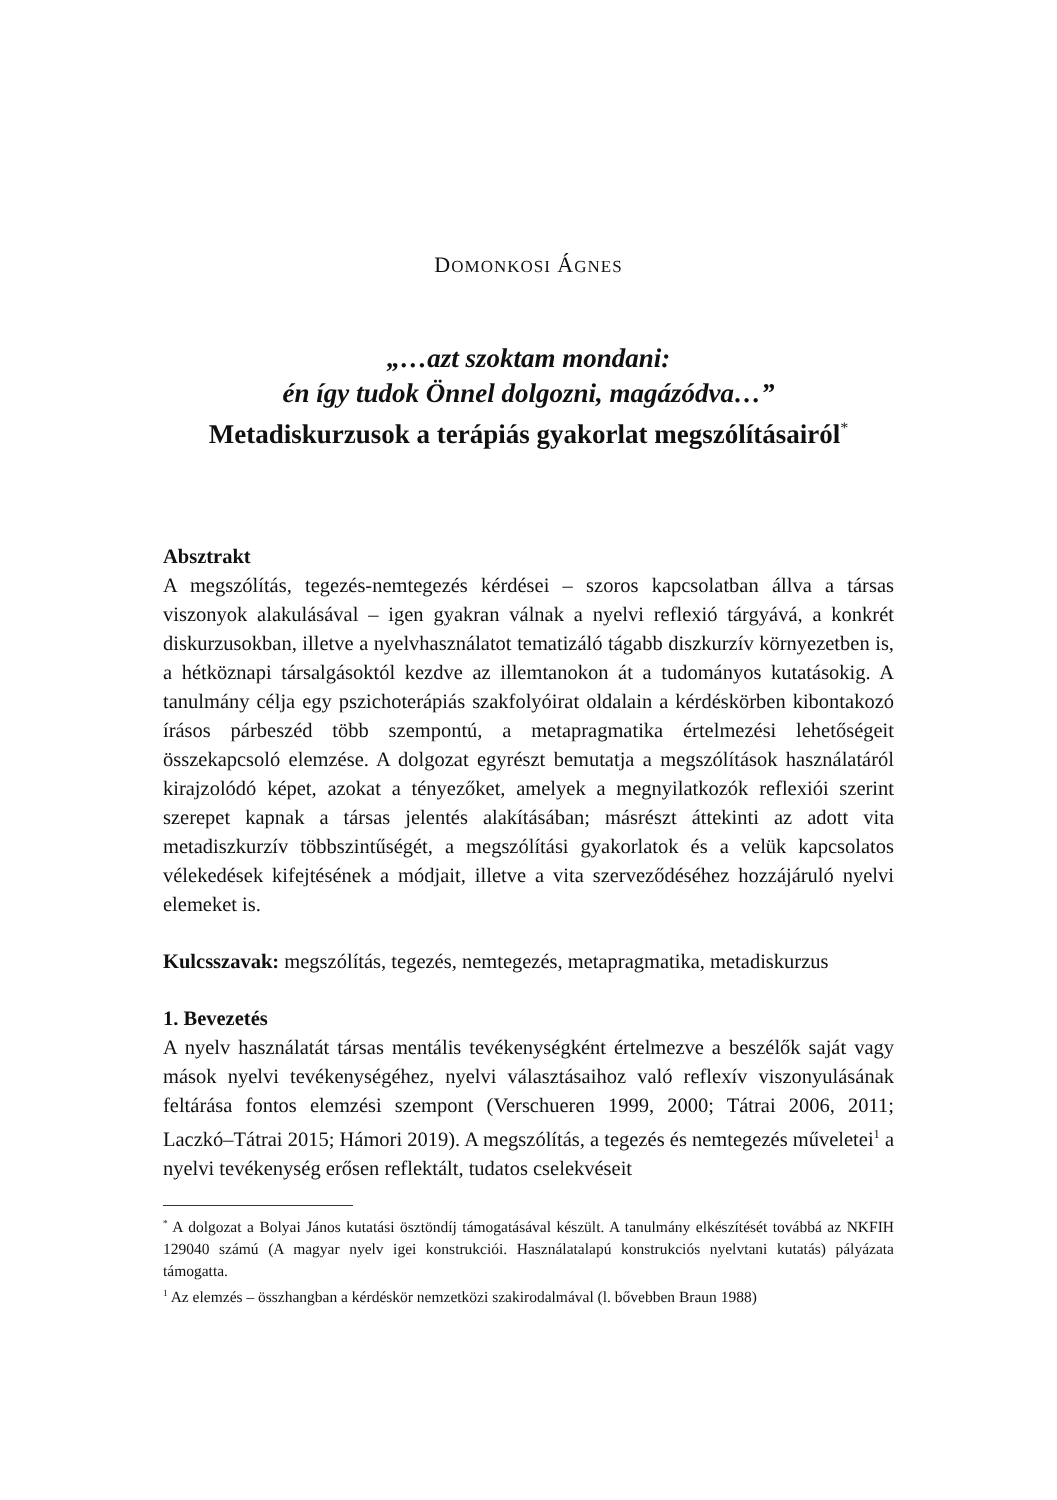DOMONKOSI ÁGNES
„…azt szoktam mondani:
én így tudok Önnel dolgozni, magázódva…”
Metadiskurzusok a terápiás gyakorlat megszólításairól<sup>*</sup>
Absztrakt
A megszólítás, tegezés-nemtegezés kérdései – szoros kapcsolatban állva a társas viszonyok alakulásával – igen gyakran válnak a nyelvi reflexió tárgyává, a konkrét diskurzusokban, illetve a nyelvhasználatot tematizáló tágabb diszkurzív környezetben is, a hétköznapi társalgásoktól kezdve az illemtanokon át a tudományos kutatásokig. A tanulmány célja egy pszichoterápiás szakfolyóirat oldalain a kérdéskörben kibontakozó írásos párbeszéd több szempontú, a metapragmatika értelmezési lehetőségeit összekapcsoló elemzése. A dolgozat egyrészt bemutatja a megszólítások használatáról kirajzolódó képet, azokat a tényezőket, amelyek a megnyilatkozók reflexiói szerint szerepet kapnak a társas jelentés alakításában; másrészt áttekinti az adott vita metadiszkurzív többszintűségét, a megszólítási gyakorlatok és a velük kapcsolatos vélekedések kifejtésének a módjait, illetve a vita szerveződéséhez hozzájáruló nyelvi elemeket is.
Kulcsszavak: megszólítás, tegezés, nemtegezés, metapragmatika, metadiskurzus
1. Bevezetés
A nyelv használatát társas mentális tevékenységként értelmezve a beszélők saját vagy mások nyelvi tevékenységéhez, nyelvi választásaihoz való reflexív viszonyulásának feltárása fontos elemzési szempont (Verschueren 1999, 2000; Tátrai 2006, 2011; Laczkó–Tátrai 2015; Hámori 2019). A megszólítás, a tegezés és nemtegezés műveletei<sup>1</sup> a nyelvi tevékenység erősen reflektált, tudatos cselekvéseit
<sup>*</sup> A dolgozat a Bolyai János kutatási ösztöndíj támogatásával készült. A tanulmány elkészítését továbbá az NKFIH 129040 számú (A magyar nyelv igei konstrukciói. Használatalapú konstrukciós nyelvtani kutatás) pályázata támogatta.
<sup>1</sup> Az elemzés – összhangban a kérdéskör nemzetközi szakirodalmával (l. bővebben Braun 1988)